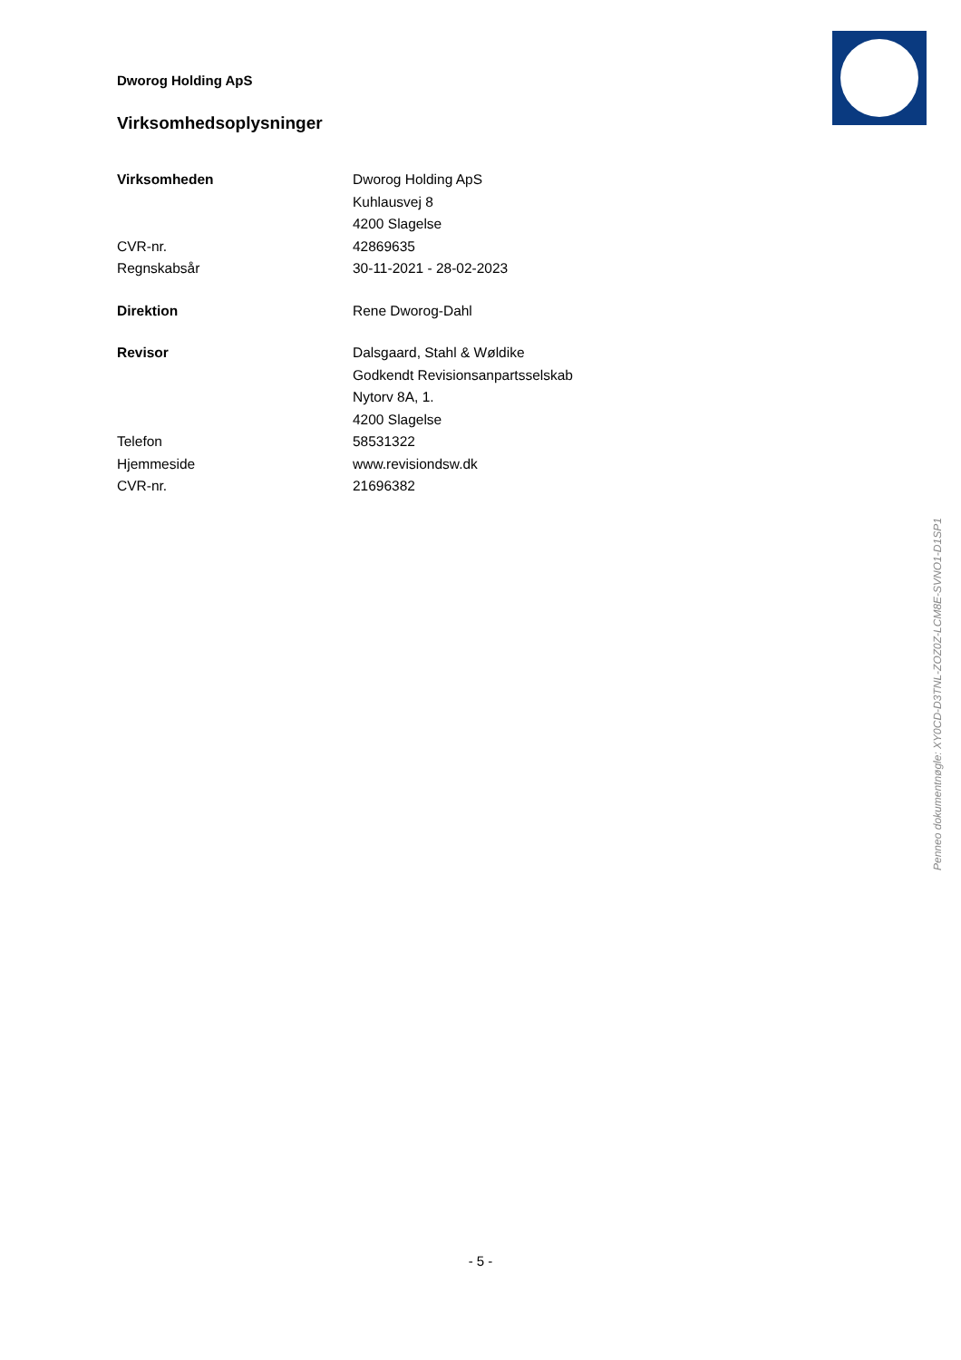Dworog Holding ApS
Virksomhedsoplysninger
| Virksomheden | Dworog Holding ApS |
| | Kuhlausvej 8 |
| | 4200 Slagelse |
| CVR-nr. | 42869635 |
| Regnskabsår | 30-11-2021 - 28-02-2023 |
| Direktion | Rene Dworog-Dahl |
| Revisor | Dalsgaard, Stahl & Wøldike |
| | Godkendt Revisionsanpartsselskab |
| | Nytorv 8A, 1. |
| | 4200 Slagelse |
| Telefon | 58531322 |
| Hjemmeside | www.revisiondsw.dk |
| CVR-nr. | 21696382 |
Penneo dokumentnøgle: XY0CD-D3TNL-ZOZ0Z-LCM8E-SVNO1-D1SP1
- 5 -